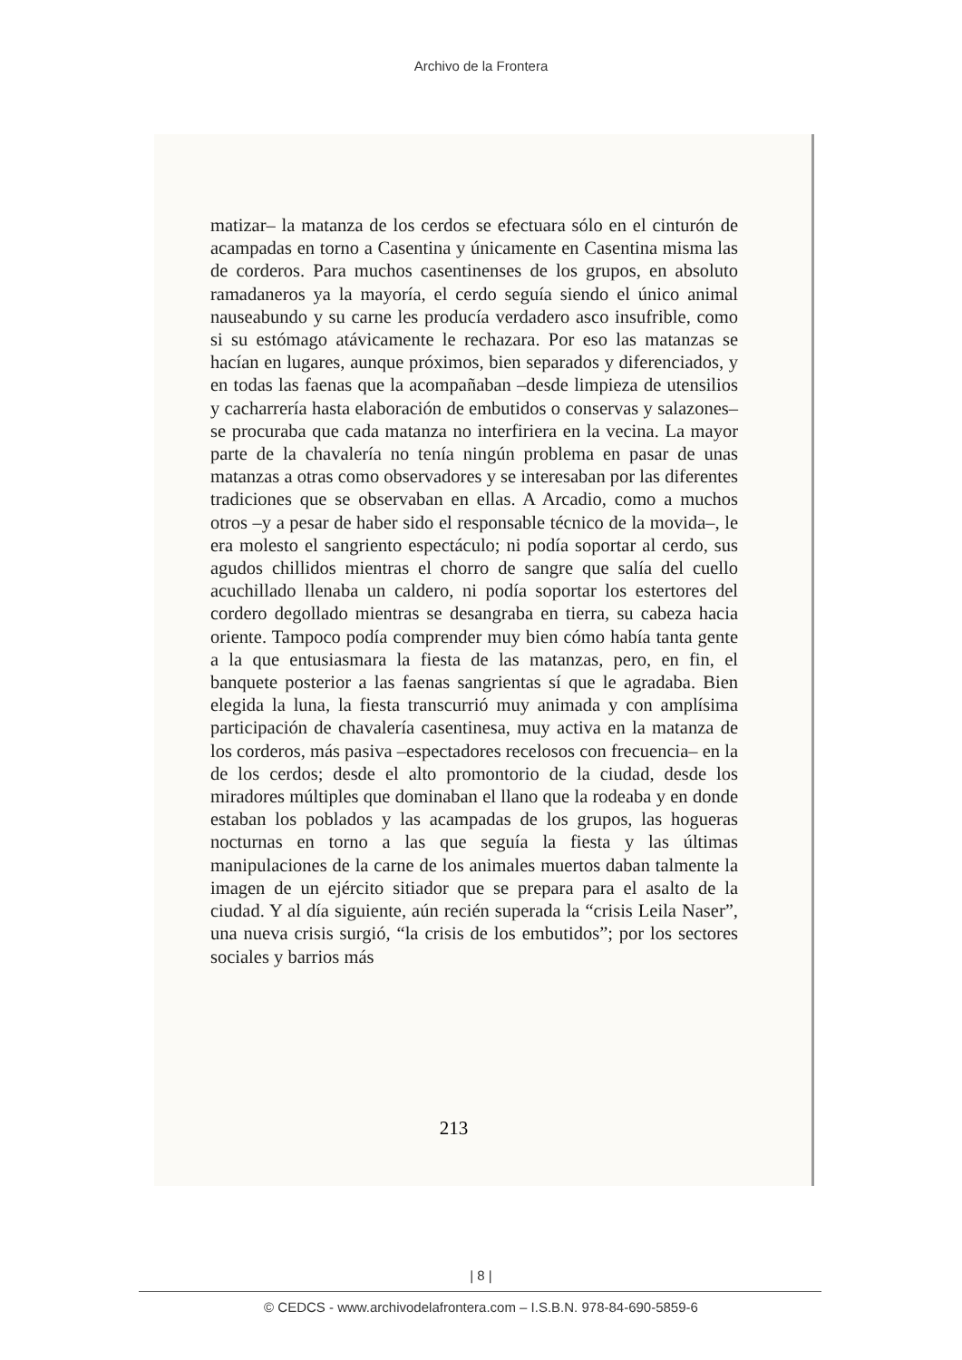Archivo de la Frontera
matizar– la matanza de los cerdos se efectuara sólo en el cinturón de acampadas en torno a Casentina y únicamente en Casentina misma las de corderos. Para muchos casentinenses de los grupos, en absoluto ramadaneros ya la mayoría, el cerdo seguía siendo el único animal nauseabundo y su carne les producía verdadero asco insufrible, como si su estómago atávicamente le rechazara. Por eso las matanzas se hacían en lugares, aunque próximos, bien separados y diferenciados, y en todas las faenas que la acompañaban –desde limpieza de utensilios y cacharrería hasta elaboración de embutidos o conservas y salazones– se procuraba que cada matanza no interfiriera en la vecina. La mayor parte de la chavalería no tenía ningún problema en pasar de unas matanzas a otras como observadores y se interesaban por las diferentes tradiciones que se observaban en ellas. A Arcadio, como a muchos otros –y a pesar de haber sido el responsable técnico de la movida–, le era molesto el sangriento espectáculo; ni podía soportar al cerdo, sus agudos chillidos mientras el chorro de sangre que salía del cuello acuchillado llenaba un caldero, ni podía soportar los estertores del cordero degollado mientras se desangraba en tierra, su cabeza hacia oriente. Tampoco podía comprender muy bien cómo había tanta gente a la que entusiasmara la fiesta de las matanzas, pero, en fin, el banquete posterior a las faenas sangrientas sí que le agradaba. Bien elegida la luna, la fiesta transcurrió muy animada y con amplísima participación de chavalería casentinesa, muy activa en la matanza de los corderos, más pasiva –espectadores recelosos con frecuencia– en la de los cerdos; desde el alto promontorio de la ciudad, desde los miradores múltiples que dominaban el llano que la rodeaba y en donde estaban los poblados y las acampadas de los grupos, las hogueras nocturnas en torno a las que seguía la fiesta y las últimas manipulaciones de la carne de los animales muertos daban talmente la imagen de un ejército sitiador que se prepara para el asalto de la ciudad. Y al día siguiente, aún recién superada la “crisis Leila Naser”, una nueva crisis surgió, “la crisis de los embutidos”; por los sectores sociales y barrios más
213
| 8 |
© CEDCS - www.archivodelafrontera.com – I.S.B.N. 978-84-690-5859-6